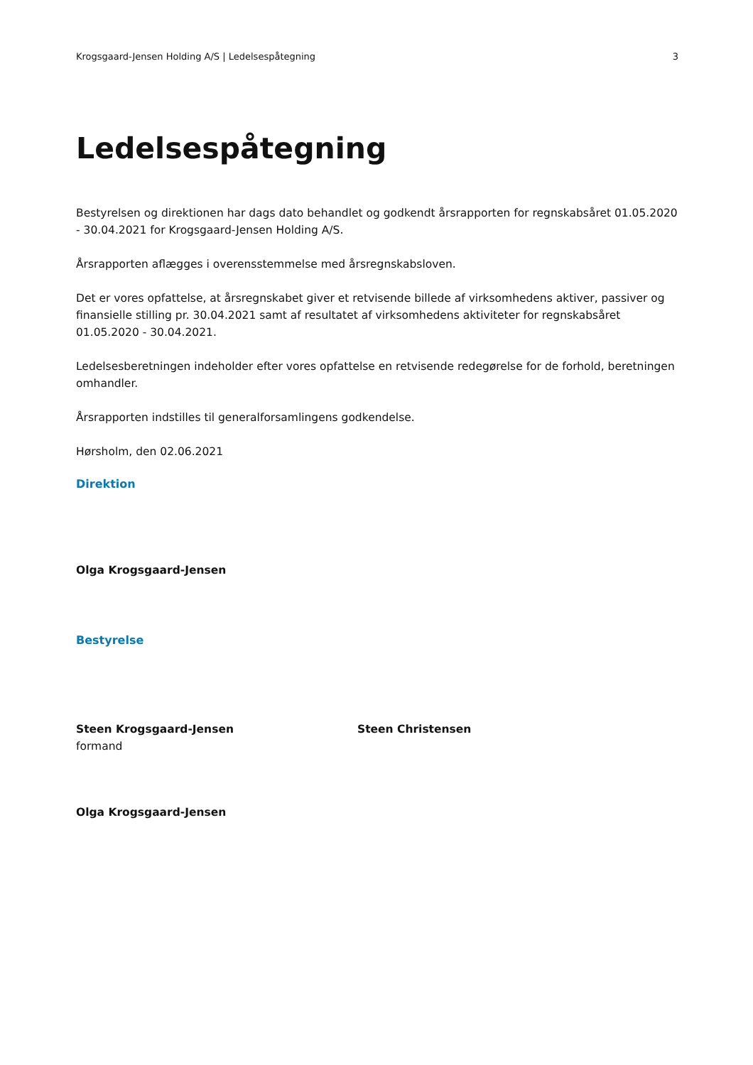Krogsgaard-Jensen Holding A/S | Ledelsespåtegning 3
Ledelsespåtegning
Bestyrelsen og direktionen har dags dato behandlet og godkendt årsrapporten for regnskabsåret 01.05.2020 - 30.04.2021 for Krogsgaard-Jensen Holding A/S.
Årsrapporten aflægges i overensstemmelse med årsregnskabsloven.
Det er vores opfattelse, at årsregnskabet giver et retvisende billede af virksomhedens aktiver, passiver og finansielle stilling pr. 30.04.2021 samt af resultatet af virksomhedens aktiviteter for regnskabsåret 01.05.2020 - 30.04.2021.
Ledelsesberetningen indeholder efter vores opfattelse en retvisende redegørelse for de forhold, beretningen omhandler.
Årsrapporten indstilles til generalforsamlingens godkendelse.
Hørsholm, den 02.06.2021
Direktion
Olga Krogsgaard-Jensen
Bestyrelse
Steen Krogsgaard-Jensen
formand
Steen Christensen
Olga Krogsgaard-Jensen